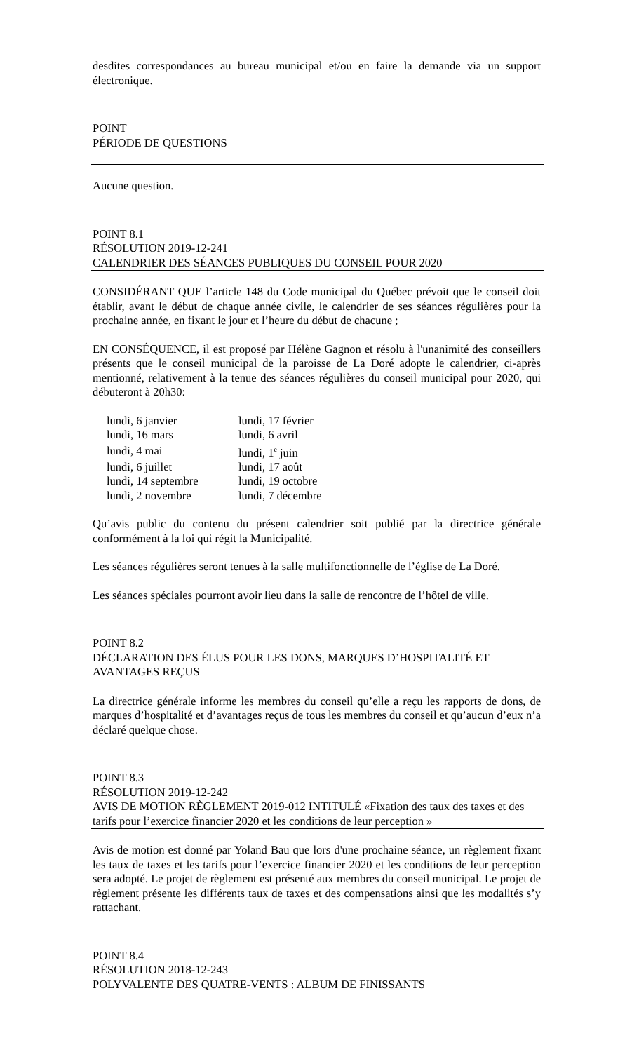desdites correspondances au bureau municipal et/ou en faire la demande via un support électronique.
POINT
PÉRIODE DE QUESTIONS
Aucune question.
POINT 8.1
RÉSOLUTION 2019-12-241
CALENDRIER DES SÉANCES PUBLIQUES DU CONSEIL POUR 2020
CONSIDÉRANT QUE l’article 148 du Code municipal du Québec prévoit que le conseil doit établir, avant le début de chaque année civile, le calendrier de ses séances régulières pour la prochaine année, en fixant le jour et l’heure du début de chacune ;
EN CONSÉQUENCE, il est proposé par Hélène Gagnon et résolu à l'unanimité des conseillers présents que le conseil municipal de la paroisse de La Doré adopte le calendrier, ci-après mentionné, relativement à la tenue des séances régulières du conseil municipal pour 2020, qui débuteront à 20h30:
| lundi, 6 janvier | lundi, 17 février |
| lundi, 16 mars | lundi, 6 avril |
| lundi, 4 mai | lundi, 1<sup>e</sup> juin |
| lundi, 6 juillet | lundi, 17 août |
| lundi, 14 septembre | lundi, 19 octobre |
| lundi, 2 novembre | lundi, 7 décembre |
Qu’avis public du contenu du présent calendrier soit publié par la directrice générale conformément à la loi qui régit la Municipalité.
Les séances régulières seront tenues à la salle multifonctionnelle de l’église de La Doré.
Les séances spéciales pourront avoir lieu dans la salle de rencontre de l’hôtel de ville.
POINT 8.2
DÉCLARATION DES ÉLUS POUR LES DONS, MARQUES D’HOSPITALITÉ ET AVANTAGES REÇUS
La directrice générale informe les membres du conseil qu’elle a reçu les rapports de dons, de marques d’hospitalité et d’avantages reçus de tous les membres du conseil et qu’aucun d’eux n’a déclaré quelque chose.
POINT 8.3
RÉSOLUTION 2019-12-242
AVIS DE MOTION RÈGLEMENT 2019-012 INTITULÉ «Fixation des taux des taxes et des tarifs pour l’exercice financier 2020 et les conditions de leur perception »
Avis de motion est donné par Yoland Bau que lors d'une prochaine séance, un règlement fixant les taux de taxes et les tarifs pour l’exercice financier 2020 et les conditions de leur perception sera adopté. Le projet de règlement est présenté aux membres du conseil municipal. Le projet de règlement présente les différents taux de taxes et des compensations ainsi que les modalités s’y rattachant.
POINT 8.4
RÉSOLUTION 2018-12-243
POLYVALENTE DES QUATRE-VENTS : ALBUM DE FINISSANTS